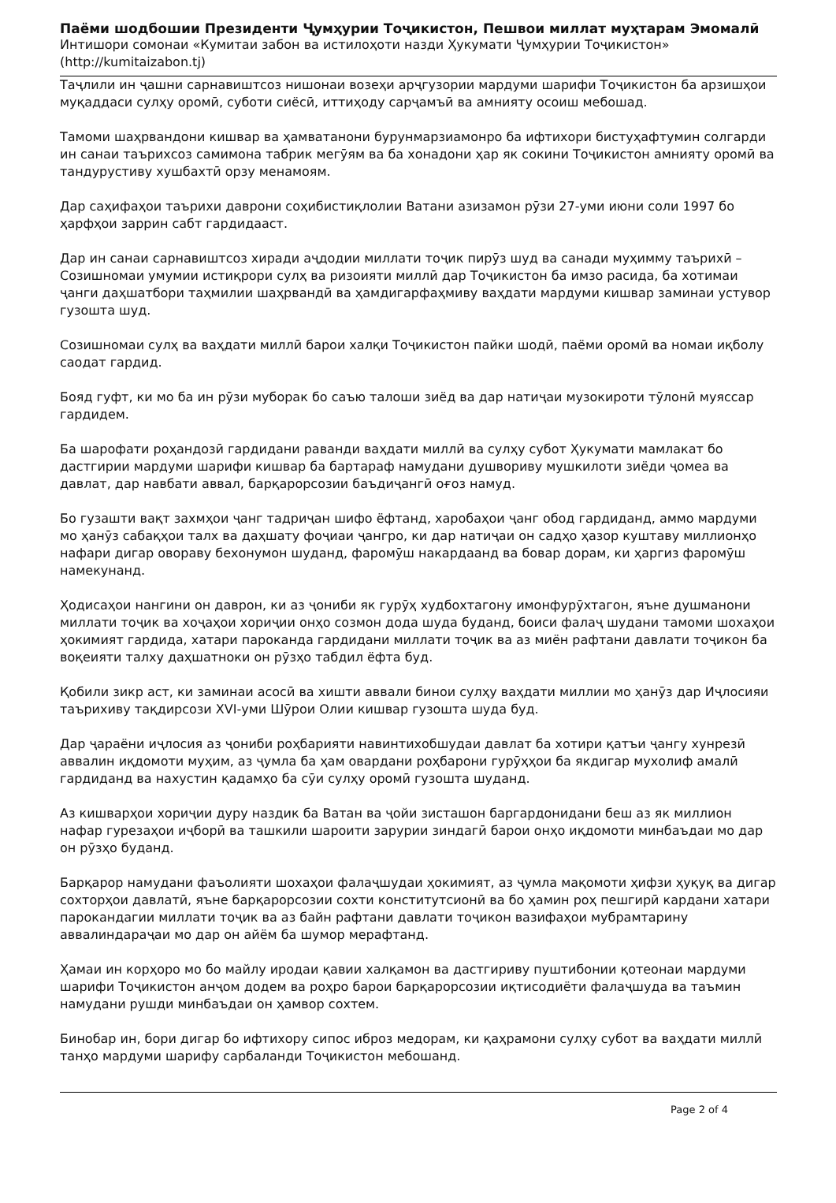Паёми шодбошии Президенти Ҷумҳурии Тоҷикистон, Пешвои миллат муҳтарам Эмомалӣ
Интишори сомонаи «Кумитаи забон ва истилоҳоти назди Ҳукумати Ҷумҳурии Тоҷикистон»
(http://kumitaizabon.tj)
Таҷлили ин ҷашни сарнавиштсоз нишонаи возеҳи арҷгузории мардуми шарифи Тоҷикистон ба арзишҳои муқаддаси сулҳу оромӣ, суботи сиёсӣ, иттиҳоду сарҷамъӣ ва амнияту осоиш мебошад.
Тамоми шаҳрвандони кишвар ва ҳамватанони бурунмарзиамонро ба ифтихори бистуҳафтумин солгарди ин санаи таърихсоз самимона табрик мегӯям ва ба хонадони ҳар як сокини Тоҷикистон амнияту оромӣ ва тандурустиву хушбахтӣ орзу менамоям.
Дар саҳифаҳои таърихи даврони соҳибистиқлолии Ватани азизамон рӯзи 27-уми июни соли 1997 бо ҳарфҳои заррин сабт гардидааст.
Дар ин санаи сарнавиштсоз хиради аҷдодии миллати тоҷик пирӯз шуд ва санади муҳимму таърихӣ – Созишномаи умумии истиқрори сулҳ ва ризоияти миллӣ дар Тоҷикистон ба имзо расида, ба хотимаи ҷанги даҳшатбори таҳмилии шаҳрвандӣ ва ҳамдигарфаҳмиву ваҳдати мардуми кишвар заминаи устувор гузошта шуд.
Созишномаи сулҳ ва ваҳдати миллӣ барои халқи Тоҷикистон пайки шодӣ, паёми оромӣ ва номаи иқболу саодат гардид.
Бояд гуфт, ки мо ба ин рӯзи муборак бо саъю талоши зиёд ва дар натиҷаи музокироти тӯлонӣ муяссар гардидем.
Ба шарофати роҳандозӣ гардидани раванди ваҳдати миллӣ ва сулҳу субот Ҳукумати мамлакат бо дастгирии мардуми шарифи кишвар ба бартараф намудани душвориву мушкилоти зиёди ҷомеа ва давлат, дар навбати аввал, барқарорсозии баъдиҷангӣ оғоз намуд.
Бо гузашти вақт захмҳои ҷанг тадриҷан шифо ёфтанд, харобаҳои ҷанг обод гардиданд, аммо мардуми мо ҳанӯз сабақҳои талх ва даҳшату фоҷиаи ҷангро, ки дар натиҷаи он садҳо ҳазор куштаву миллионҳо нафари дигар овораву бехонумон шуданд, фаромӯш накардаанд ва бовар дорам, ки ҳаргиз фаромӯш намекунанд.
Ҳодисаҳои нангини он даврон, ки аз ҷониби як гурӯҳ худбохтагону имонфурӯхтагон, яъне душманони миллати тоҷик ва хоҷаҳои хориҷии онҳо созмон дода шуда буданд, боиси фалаҷ шудани тамоми шохаҳои ҳокимият гардида, хатари пароканда гардидани миллати тоҷик ва аз миён рафтани давлати тоҷикон ба воқеияти талху даҳшатноки он рӯзҳо табдил ёфта буд.
Қобили зикр аст, ки заминаи асосӣ ва хишти аввали бинои сулҳу ваҳдати миллии мо ҳанӯз дар Иҷлосияи таърихиву тақдирсози XVI-уми Шӯрои Олии кишвар гузошта шуда буд.
Дар ҷараёни иҷлосия аз ҷониби роҳбарияти навинтихобшудаи давлат ба хотири қатъи ҷангу хунрезӣ аввалин иқдомоти муҳим, аз ҷумла ба ҳам овардани роҳбарони гурӯҳҳои ба якдигар мухолиф амалӣ гардиданд ва нахустин қадамҳо ба сӯи сулҳу оромӣ гузошта шуданд.
Аз кишварҳои хориҷии дуру наздик ба Ватан ва ҷойи зисташон баргардонидани беш аз як миллион нафар гурезаҳои иҷборӣ ва ташкили шароити зарурии зиндагӣ барои онҳо иқдомоти минбаъдаи мо дар он рӯзҳо буданд.
Барқарор намудани фаъолияти шохаҳои фалаҷшудаи ҳокимият, аз ҷумла мақомоти ҳифзи ҳуқуқ ва дигар сохторҳои давлатӣ, яъне барқарорсозии сохти конститутсионӣ ва бо ҳамин роҳ пешгирӣ кардани хатари парокандагии миллати тоҷик ва аз байн рафтани давлати тоҷикон вазифаҳои мубрамтарину аввалиндараҷаи мо дар он айём ба шумор мерафтанд.
Ҳамаи ин корҳоро мо бо майлу иродаи қавии халқамон ва дастгириву пуштибонии қотеонаи мардуми шарифи Тоҷикистон анҷом додем ва роҳро барои барқарорсозии иқтисодиёти фалаҷшуда ва таъмин намудани рушди минбаъдаи он ҳамвор сохтем.
Бинобар ин, бори дигар бо ифтихору сипос иброз медорам, ки қаҳрамони сулҳу субот ва ваҳдати миллӣ танҳо мардуми шарифу сарбаланди Тоҷикистон мебошанд.
Page 2 of 4